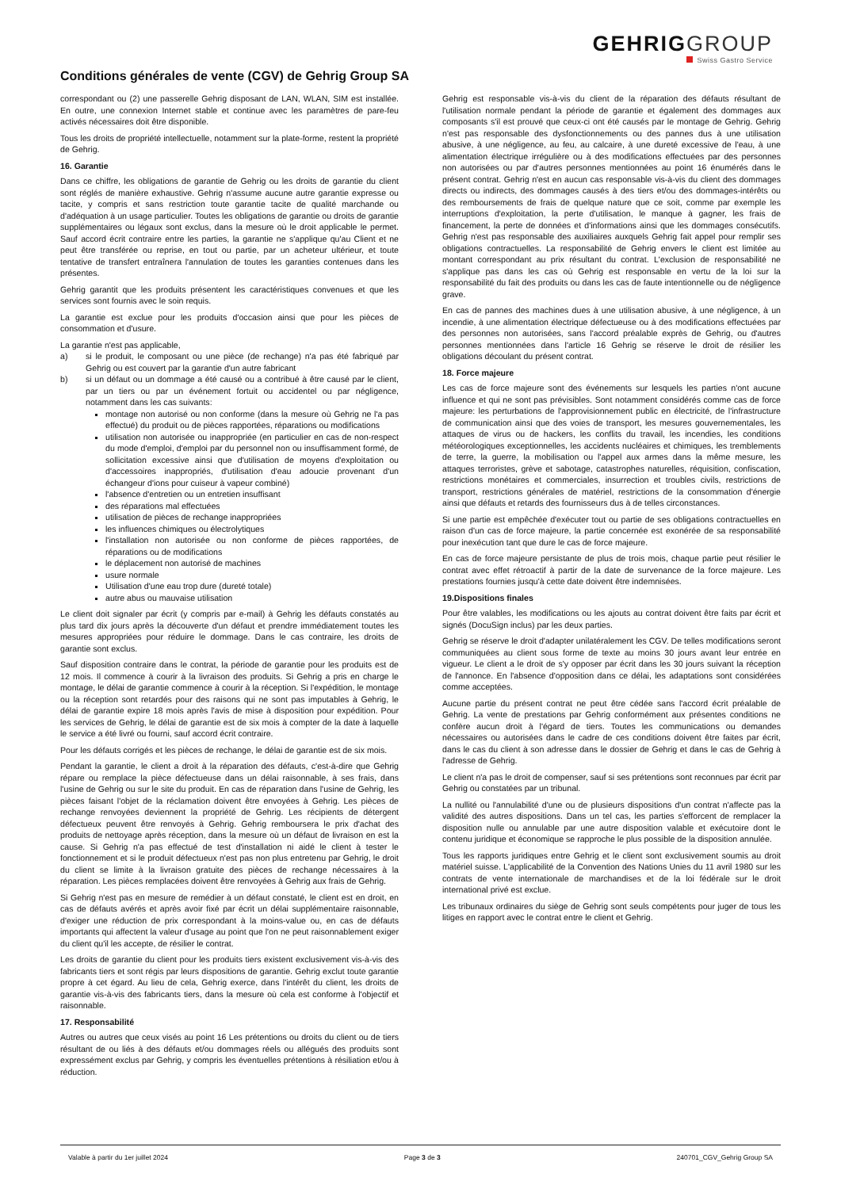GEHRIG GROUP
Swiss Gastro Service
Conditions générales de vente (CGV) de Gehrig Group SA
correspondant ou (2) une passerelle Gehrig disposant de LAN, WLAN, SIM est installée. En outre, une connexion Internet stable et continue avec les paramètres de pare-feu activés nécessaires doit être disponible.
Tous les droits de propriété intellectuelle, notamment sur la plate-forme, restent la propriété de Gehrig.
16. Garantie
Dans ce chiffre, les obligations de garantie de Gehrig ou les droits de garantie du client sont réglés de manière exhaustive. Gehrig n'assume aucune autre garantie expresse ou tacite, y compris et sans restriction toute garantie tacite de qualité marchande ou d'adéquation à un usage particulier. Toutes les obligations de garantie ou droits de garantie supplémentaires ou légaux sont exclus, dans la mesure où le droit applicable le permet. Sauf accord écrit contraire entre les parties, la garantie ne s'applique qu'au Client et ne peut être transférée ou reprise, en tout ou partie, par un acheteur ultérieur, et toute tentative de transfert entraînera l'annulation de toutes les garanties contenues dans les présentes.
Gehrig garantit que les produits présentent les caractéristiques convenues et que les services sont fournis avec le soin requis.
La garantie est exclue pour les produits d'occasion ainsi que pour les pièces de consommation et d'usure.
La garantie n'est pas applicable,
a) si le produit, le composant ou une pièce (de rechange) n'a pas été fabriqué par Gehrig ou est couvert par la garantie d'un autre fabricant
b) si un défaut ou un dommage a été causé ou a contribué à être causé par le client, par un tiers ou par un événement fortuit ou accidentel ou par négligence, notamment dans les cas suivants:
montage non autorisé ou non conforme (dans la mesure où Gehrig ne l'a pas effectué) du produit ou de pièces rapportées, réparations ou modifications
utilisation non autorisée ou inappropriée (en particulier en cas de non-respect du mode d'emploi, d'emploi par du personnel non ou insuffisamment formé, de sollicitation excessive ainsi que d'utilisation de moyens d'exploitation ou d'accessoires inappropriés, d'utilisation d'eau adoucie provenant d'un échangeur d'ions pour cuiseur à vapeur combiné)
l'absence d'entretien ou un entretien insuffisant
des réparations mal effectuées
utilisation de pièces de rechange inappropriées
les influences chimiques ou électrolytiques
l'installation non autorisée ou non conforme de pièces rapportées, de réparations ou de modifications
le déplacement non autorisé de machines
usure normale
Utilisation d'une eau trop dure (dureté totale)
autre abus ou mauvaise utilisation
Le client doit signaler par écrit (y compris par e-mail) à Gehrig les défauts constatés au plus tard dix jours après la découverte d'un défaut et prendre immédiatement toutes les mesures appropriées pour réduire le dommage. Dans le cas contraire, les droits de garantie sont exclus.
Sauf disposition contraire dans le contrat, la période de garantie pour les produits est de 12 mois. Il commence à courir à la livraison des produits. Si Gehrig a pris en charge le montage, le délai de garantie commence à courir à la réception. Si l'expédition, le montage ou la réception sont retardés pour des raisons qui ne sont pas imputables à Gehrig, le délai de garantie expire 18 mois après l'avis de mise à disposition pour expédition. Pour les services de Gehrig, le délai de garantie est de six mois à compter de la date à laquelle le service a été livré ou fourni, sauf accord écrit contraire.
Pour les défauts corrigés et les pièces de rechange, le délai de garantie est de six mois.
Pendant la garantie, le client a droit à la réparation des défauts, c'est-à-dire que Gehrig répare ou remplace la pièce défectueuse dans un délai raisonnable, à ses frais, dans l'usine de Gehrig ou sur le site du produit. En cas de réparation dans l'usine de Gehrig, les pièces faisant l'objet de la réclamation doivent être envoyées à Gehrig. Les pièces de rechange renvoyées deviennent la propriété de Gehrig. Les récipients de détergent défectueux peuvent être renvoyés à Gehrig. Gehrig remboursera le prix d'achat des produits de nettoyage après réception, dans la mesure où un défaut de livraison en est la cause. Si Gehrig n'a pas effectué de test d'installation ni aidé le client à tester le fonctionnement et si le produit défectueux n'est pas non plus entretenu par Gehrig, le droit du client se limite à la livraison gratuite des pièces de rechange nécessaires à la réparation. Les pièces remplacées doivent être renvoyées à Gehrig aux frais de Gehrig.
Si Gehrig n'est pas en mesure de remédier à un défaut constaté, le client est en droit, en cas de défauts avérés et après avoir fixé par écrit un délai supplémentaire raisonnable, d'exiger une réduction de prix correspondant à la moins-value ou, en cas de défauts importants qui affectent la valeur d'usage au point que l'on ne peut raisonnablement exiger du client qu'il les accepte, de résilier le contrat.
Les droits de garantie du client pour les produits tiers existent exclusivement vis-à-vis des fabricants tiers et sont régis par leurs dispositions de garantie. Gehrig exclut toute garantie propre à cet égard. Au lieu de cela, Gehrig exerce, dans l'intérêt du client, les droits de garantie vis-à-vis des fabricants tiers, dans la mesure où cela est conforme à l'objectif et raisonnable.
17. Responsabilité
Autres ou autres que ceux visés au point 16 Les prétentions ou droits du client ou de tiers résultant de ou liés à des défauts et/ou dommages réels ou allégués des produits sont expressément exclus par Gehrig, y compris les éventuelles prétentions à résiliation et/ou à réduction.
Gehrig est responsable vis-à-vis du client de la réparation des défauts résultant de l'utilisation normale pendant la période de garantie et également des dommages aux composants s'il est prouvé que ceux-ci ont été causés par le montage de Gehrig. Gehrig n'est pas responsable des dysfonctionnements ou des pannes dus à une utilisation abusive, à une négligence, au feu, au calcaire, à une dureté excessive de l'eau, à une alimentation électrique irrégulière ou à des modifications effectuées par des personnes non autorisées ou par d'autres personnes mentionnées au point 16 énumérés dans le présent contrat. Gehrig n'est en aucun cas responsable vis-à-vis du client des dommages directs ou indirects, des dommages causés à des tiers et/ou des dommages-intérêts ou des remboursements de frais de quelque nature que ce soit, comme par exemple les interruptions d'exploitation, la perte d'utilisation, le manque à gagner, les frais de financement, la perte de données et d'informations ainsi que les dommages consécutifs. Gehrig n'est pas responsable des auxiliaires auxquels Gehrig fait appel pour remplir ses obligations contractuelles. La responsabilité de Gehrig envers le client est limitée au montant correspondant au prix résultant du contrat. L'exclusion de responsabilité ne s'applique pas dans les cas où Gehrig est responsable en vertu de la loi sur la responsabilité du fait des produits ou dans les cas de faute intentionnelle ou de négligence grave.
En cas de pannes des machines dues à une utilisation abusive, à une négligence, à un incendie, à une alimentation électrique défectueuse ou à des modifications effectuées par des personnes non autorisées, sans l'accord préalable exprès de Gehrig, ou d'autres personnes mentionnées dans l'article 16 Gehrig se réserve le droit de résilier les obligations découlant du présent contrat.
18. Force majeure
Les cas de force majeure sont des événements sur lesquels les parties n'ont aucune influence et qui ne sont pas prévisibles. Sont notamment considérés comme cas de force majeure: les perturbations de l'approvisionnement public en électricité, de l'infrastructure de communication ainsi que des voies de transport, les mesures gouvernementales, les attaques de virus ou de hackers, les conflits du travail, les incendies, les conditions météorologiques exceptionnelles, les accidents nucléaires et chimiques, les tremblements de terre, la guerre, la mobilisation ou l'appel aux armes dans la même mesure, les attaques terroristes, grève et sabotage, catastrophes naturelles, réquisition, confiscation, restrictions monétaires et commerciales, insurrection et troubles civils, restrictions de transport, restrictions générales de matériel, restrictions de la consommation d'énergie ainsi que défauts et retards des fournisseurs dus à de telles circonstances.
Si une partie est empêchée d'exécuter tout ou partie de ses obligations contractuelles en raison d'un cas de force majeure, la partie concernée est exonérée de sa responsabilité pour inexécution tant que dure le cas de force majeure.
En cas de force majeure persistante de plus de trois mois, chaque partie peut résilier le contrat avec effet rétroactif à partir de la date de survenance de la force majeure. Les prestations fournies jusqu'à cette date doivent être indemnisées.
19.Dispositions finales
Pour être valables, les modifications ou les ajouts au contrat doivent être faits par écrit et signés (DocuSign inclus) par les deux parties.
Gehrig se réserve le droit d'adapter unilatéralement les CGV. De telles modifications seront communiquées au client sous forme de texte au moins 30 jours avant leur entrée en vigueur. Le client a le droit de s'y opposer par écrit dans les 30 jours suivant la réception de l'annonce. En l'absence d'opposition dans ce délai, les adaptations sont considérées comme acceptées.
Aucune partie du présent contrat ne peut être cédée sans l'accord écrit préalable de Gehrig. La vente de prestations par Gehrig conformément aux présentes conditions ne confère aucun droit à l'égard de tiers. Toutes les communications ou demandes nécessaires ou autorisées dans le cadre de ces conditions doivent être faites par écrit, dans le cas du client à son adresse dans le dossier de Gehrig et dans le cas de Gehrig à l'adresse de Gehrig.
Le client n'a pas le droit de compenser, sauf si ses prétentions sont reconnues par écrit par Gehrig ou constatées par un tribunal.
La nullité ou l'annulabilité d'une ou de plusieurs dispositions d'un contrat n'affecte pas la validité des autres dispositions. Dans un tel cas, les parties s'efforcent de remplacer la disposition nulle ou annulable par une autre disposition valable et exécutoire dont le contenu juridique et économique se rapproche le plus possible de la disposition annulée.
Tous les rapports juridiques entre Gehrig et le client sont exclusivement soumis au droit matériel suisse. L'applicabilité de la Convention des Nations Unies du 11 avril 1980 sur les contrats de vente internationale de marchandises et de la loi fédérale sur le droit international privé est exclue.
Les tribunaux ordinaires du siège de Gehrig sont seuls compétents pour juger de tous les litiges en rapport avec le contrat entre le client et Gehrig.
Valable à partir du 1er juillet 2024 Page 3 de 3 240701_CGV_Gehrig Group SA